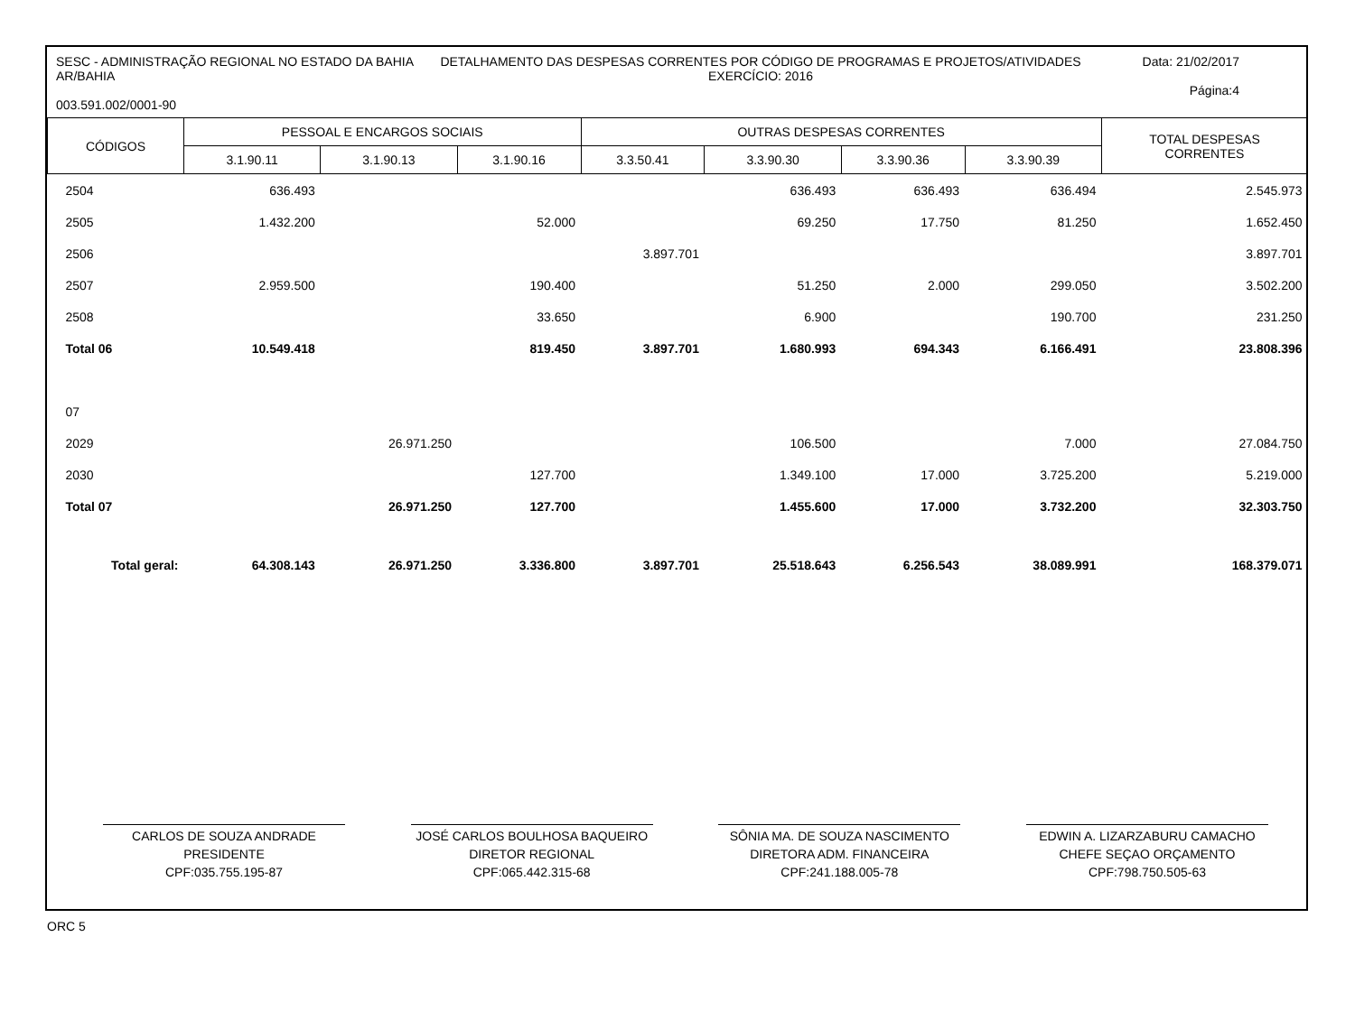SESC - ADMINISTRAÇÃO REGIONAL NO ESTADO DA BAHIA AR/BAHIA
003.591.002/0001-90
DETALHAMENTO DAS DESPESAS CORRENTES POR CÓDIGO DE PROGRAMAS E PROJETOS/ATIVIDADES
EXERCÍCIO: 2016
Data: 21/02/2017
Página:4
| CÓDIGOS | PESSOAL E ENCARGOS SOCIAIS | | | OUTRAS DESPESAS CORRENTES | | | | TOTAL DESPESAS CORRENTES |
| --- | --- | --- | --- | --- | --- | --- | --- | --- |
| | 3.1.90.11 | 3.1.90.13 | 3.1.90.16 | 3.3.50.41 | 3.3.90.30 | 3.3.90.36 | 3.3.90.39 | |
| 2504 | 636.493 | | | | 636.493 | 636.493 | 636.494 | 2.545.973 |
| 2505 | 1.432.200 | | 52.000 | | 69.250 | 17.750 | 81.250 | 1.652.450 |
| 2506 | | | | 3.897.701 | | | | 3.897.701 |
| 2507 | 2.959.500 | | 190.400 | | 51.250 | 2.000 | 299.050 | 3.502.200 |
| 2508 | | | 33.650 | | 6.900 | | 190.700 | 231.250 |
| Total 06 | 10.549.418 | | 819.450 | 3.897.701 | 1.680.993 | 694.343 | 6.166.491 | 23.808.396 |
| 07 | | | | | | | | |
| 2029 | | 26.971.250 | | | 106.500 | | 7.000 | 27.084.750 |
| 2030 | | | 127.700 | | 1.349.100 | 17.000 | 3.725.200 | 5.219.000 |
| Total 07 | | 26.971.250 | 127.700 | | 1.455.600 | 17.000 | 3.732.200 | 32.303.750 |
| Total geral: | 64.308.143 | 26.971.250 | 3.336.800 | 3.897.701 | 25.518.643 | 6.256.543 | 38.089.991 | 168.379.071 |
CARLOS DE SOUZA ANDRADE
PRESIDENTE
CPF:035.755.195-87
JOSÉ CARLOS BOULHOSA BAQUEIRO
DIRETOR REGIONAL
CPF:065.442.315-68
SÔNIA MA. DE SOUZA NASCIMENTO
DIRETORA ADM. FINANCEIRA
CPF:241.188.005-78
EDWIN A. LIZARZABURU CAMACHO
CHEFE SEÇAO ORÇAMENTO
CPF:798.750.505-63
ORC 5